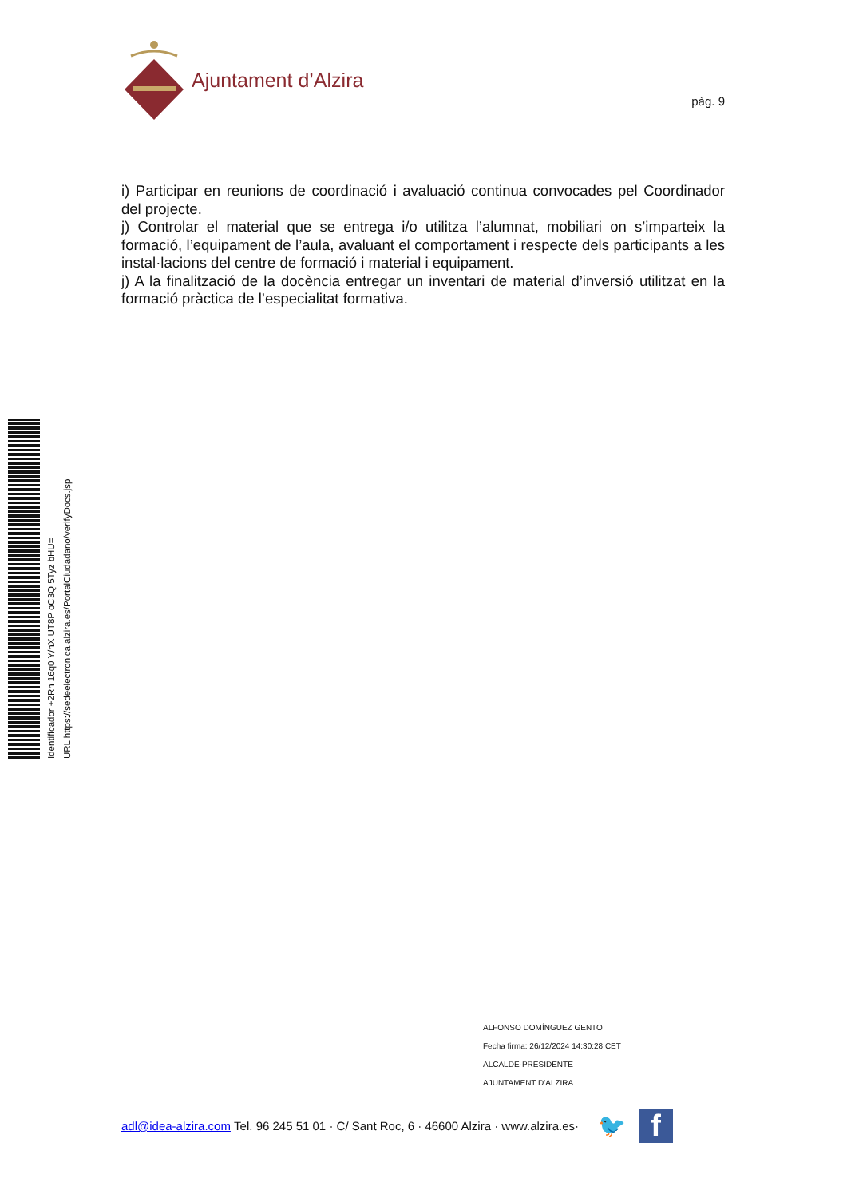Ajuntament d’Alzira
pàg. 9
i) Participar en reunions de coordinació i avaluació continua convocades pel Coordinador del projecte.
j) Controlar el material que se entrega i/o utilitza l’alumnat, mobiliari on s’imparteix la formació, l’equipament de l’aula, avaluant el comportament i respecte dels participants a les instal·lacions del centre de formació i material i equipament.
j) A la finalització de la docència entregar un inventari de material d’inversió utilitzat en la formació pràctica de l’especialitat formativa.
Identificador +2Rn 16q0 Y/hX UT8P oC3Q 5Tyz bHU=
URL https://sedeelectronica.alzira.es/PortalCiudadano/verifyDocs.jsp
ALFONSO DOMÍNGUEZ GENTO
Fecha firma: 26/12/2024 14:30:28 CET
ALCALDE-PRESIDENTE
AJUNTAMENT D'ALZIRA
adl@idea-alzira.com Tel. 96 245 51 01 · C/ Sant Roc, 6 · 46600 Alzira · www.alzira.es· 🐦
f